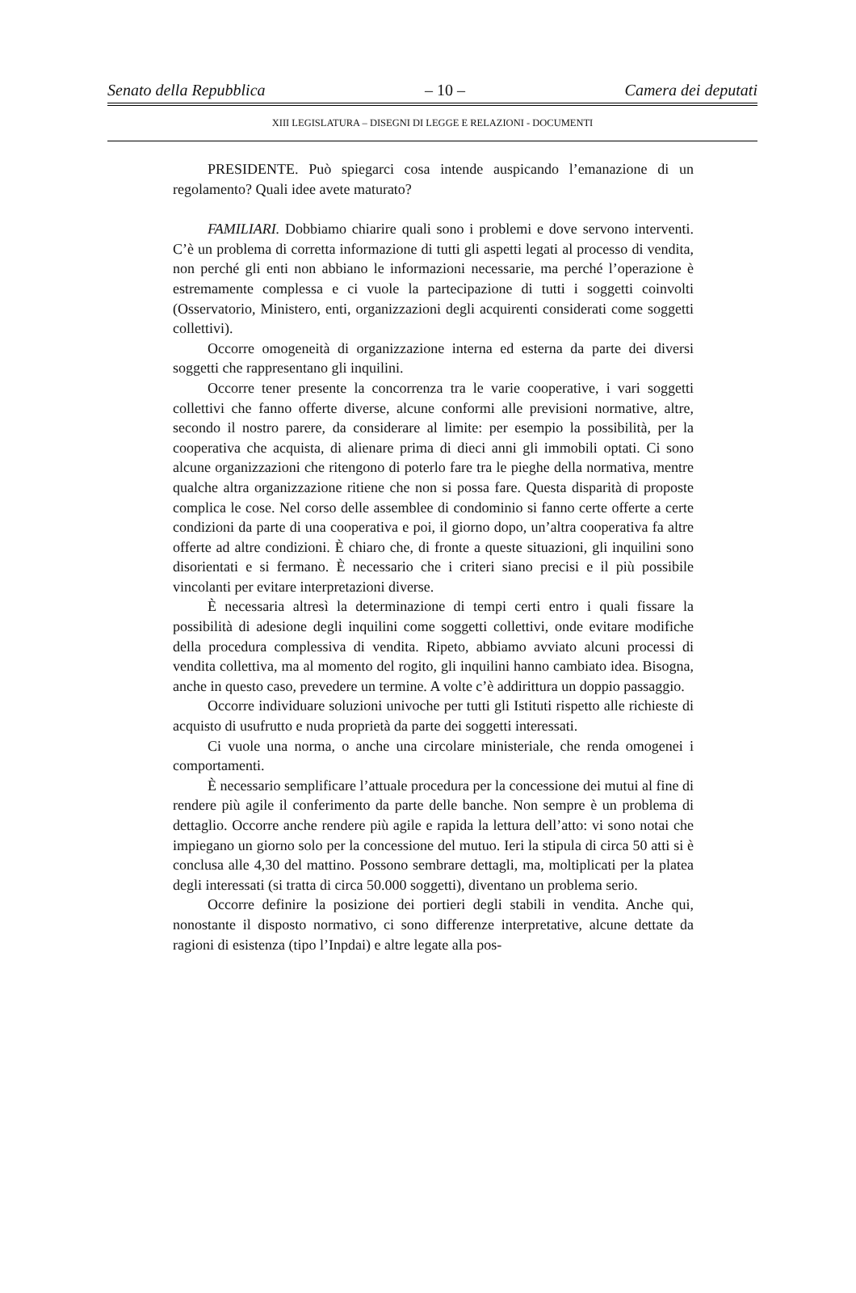Senato della Repubblica – 10 – Camera dei deputati
XIII LEGISLATURA – DISEGNI DI LEGGE E RELAZIONI - DOCUMENTI
PRESIDENTE. Può spiegarci cosa intende auspicando l’emanazione di un regolamento? Quali idee avete maturato?
FAMILIARI. Dobbiamo chiarire quali sono i problemi e dove servono interventi. C’è un problema di corretta informazione di tutti gli aspetti legati al processo di vendita, non perché gli enti non abbiano le informazioni necessarie, ma perché l’operazione è estremamente complessa e ci vuole la partecipazione di tutti i soggetti coinvolti (Osservatorio, Ministero, enti, organizzazioni degli acquirenti considerati come soggetti collettivi).
Occorre omogeneità di organizzazione interna ed esterna da parte dei diversi soggetti che rappresentano gli inquilini.
Occorre tener presente la concorrenza tra le varie cooperative, i vari soggetti collettivi che fanno offerte diverse, alcune conformi alle previsioni normative, altre, secondo il nostro parere, da considerare al limite: per esempio la possibilità, per la cooperativa che acquista, di alienare prima di dieci anni gli immobili optati. Ci sono alcune organizzazioni che ritengono di poterlo fare tra le pieghe della normativa, mentre qualche altra organizzazione ritiene che non si possa fare. Questa disparità di proposte complica le cose. Nel corso delle assemblee di condominio si fanno certe offerte a certe condizioni da parte di una cooperativa e poi, il giorno dopo, un’altra cooperativa fa altre offerte ad altre condizioni. È chiaro che, di fronte a queste situazioni, gli inquilini sono disorientati e si fermano. È necessario che i criteri siano precisi e il più possibile vincolanti per evitare interpretazioni diverse.
È necessaria altresì la determinazione di tempi certi entro i quali fissare la possibilità di adesione degli inquilini come soggetti collettivi, onde evitare modifiche della procedura complessiva di vendita. Ripeto, abbiamo avviato alcuni processi di vendita collettiva, ma al momento del rogito, gli inquilini hanno cambiato idea. Bisogna, anche in questo caso, prevedere un termine. A volte c’è addirittura un doppio passaggio.
Occorre individuare soluzioni univoche per tutti gli Istituti rispetto alle richieste di acquisto di usufrutto e nuda proprietà da parte dei soggetti interessati.
Ci vuole una norma, o anche una circolare ministeriale, che renda omogenei i comportamenti.
È necessario semplificare l’attuale procedura per la concessione dei mutui al fine di rendere più agile il conferimento da parte delle banche. Non sempre è un problema di dettaglio. Occorre anche rendere più agile e rapida la lettura dell’atto: vi sono notai che impiegano un giorno solo per la concessione del mutuo. Ieri la stipula di circa 50 atti si è conclusa alle 4,30 del mattino. Possono sembrare dettagli, ma, moltiplicati per la platea degli interessati (si tratta di circa 50.000 soggetti), diventano un problema serio.
Occorre definire la posizione dei portieri degli stabili in vendita. Anche qui, nonostante il disposto normativo, ci sono differenze interpretative, alcune dettate da ragioni di esistenza (tipo l’Inpdai) e altre legate alla pos-